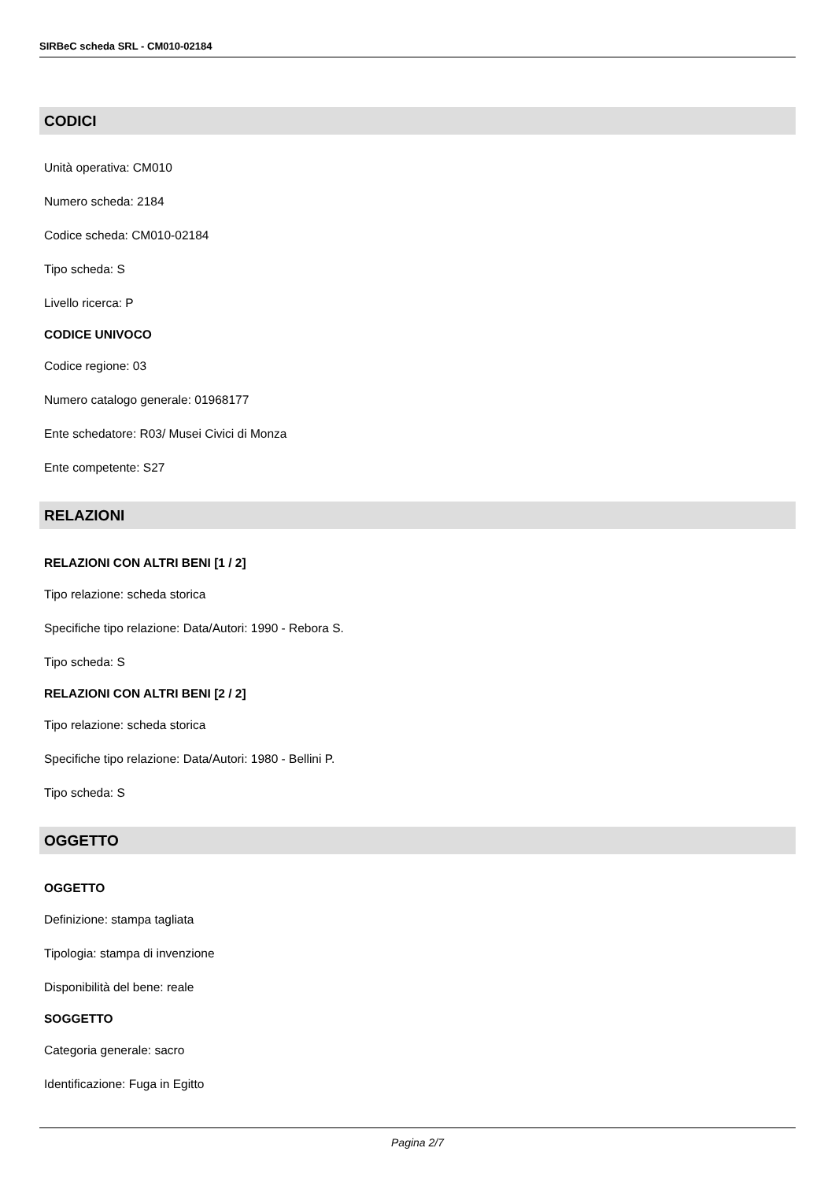SIRBeC scheda SRL - CM010-02184
CODICI
Unità operativa: CM010
Numero scheda: 2184
Codice scheda: CM010-02184
Tipo scheda: S
Livello ricerca: P
CODICE UNIVOCO
Codice regione: 03
Numero catalogo generale: 01968177
Ente schedatore: R03/ Musei Civici di Monza
Ente competente: S27
RELAZIONI
RELAZIONI CON ALTRI BENI [1 / 2]
Tipo relazione: scheda storica
Specifiche tipo relazione: Data/Autori: 1990 - Rebora S.
Tipo scheda: S
RELAZIONI CON ALTRI BENI [2 / 2]
Tipo relazione: scheda storica
Specifiche tipo relazione: Data/Autori: 1980 - Bellini P.
Tipo scheda: S
OGGETTO
OGGETTO
Definizione: stampa tagliata
Tipologia: stampa di invenzione
Disponibilità del bene: reale
SOGGETTO
Categoria generale: sacro
Identificazione: Fuga in Egitto
Pagina 2/7